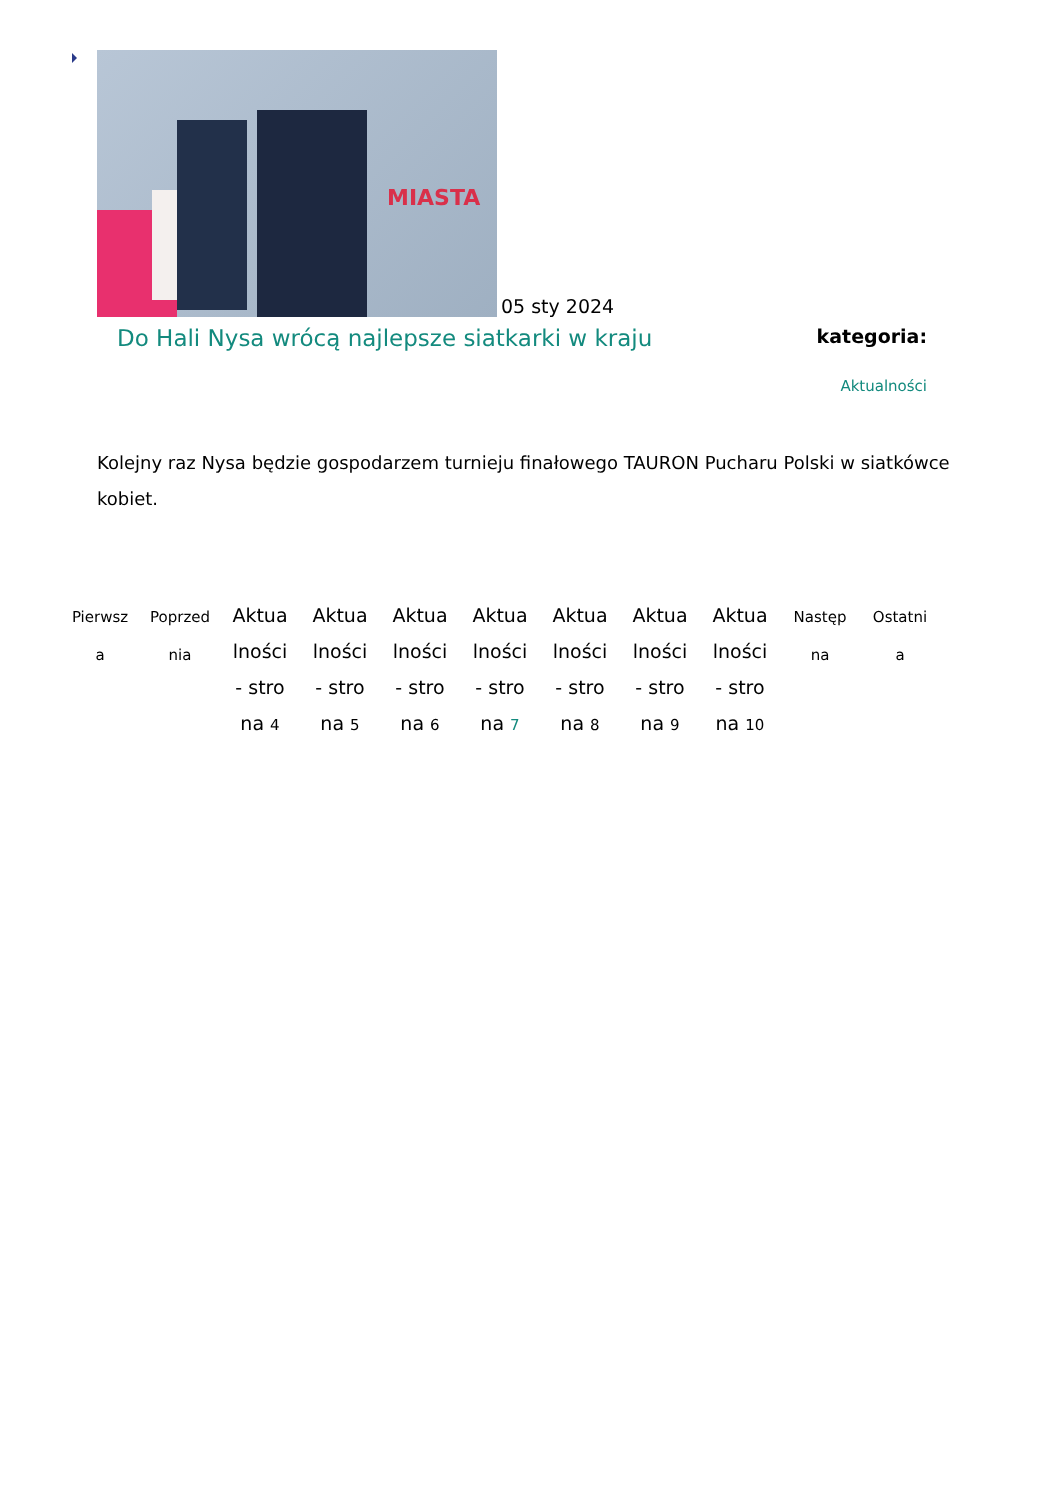MIASTA
05 sty 2024
Do Hali Nysa wrócą najlepsze siatkarki w kraju
kategoria:
Aktualności
Kolejny raz Nysa będzie gospodarzem turnieju finałowego TAURON Pucharu Polski w siatkówce kobiet.
Pierwsza
Poprzednia
Aktualności - strona 4
Aktualności - strona 5
Aktualności - strona 6
Aktualności - strona 7
Aktualności - strona 8
Aktualności - strona 9
Aktualności - strona 10
Następna
Ostatnia